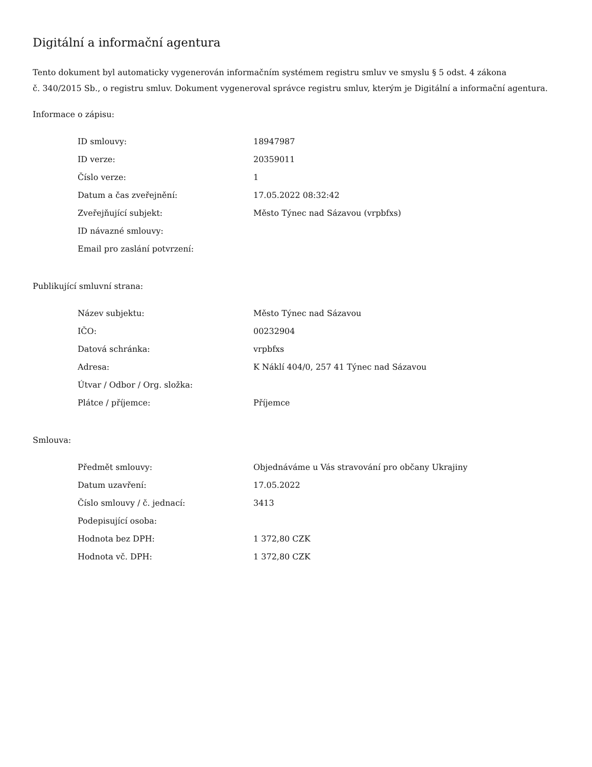Digitální a informační agentura
Tento dokument byl automaticky vygenerován informačním systémem registru smluv ve smyslu § 5 odst. 4 zákona
č. 340/2015 Sb., o registru smluv. Dokument vygeneroval správce registru smluv, kterým je Digitální a informační agentura.
Informace o zápisu:
| ID smlouvy: | 18947987 |
| ID verze: | 20359011 |
| Číslo verze: | 1 |
| Datum a čas zveřejnění: | 17.05.2022 08:32:42 |
| Zveřejňující subjekt: | Město Týnec nad Sázavou (vrpbfxs) |
| ID návazné smlouvy: | |
| Email pro zaslání potvrzení: | |
Publikující smluvní strana:
| Název subjektu: | Město Týnec nad Sázavou |
| IČO: | 00232904 |
| Datová schránka: | vrpbfxs |
| Adresa: | K Náklí 404/0, 257 41 Týnec nad Sázavou |
| Útvar / Odbor / Org. složka: | |
| Plátce / příjemce: | Příjemce |
Smlouva:
| Předmět smlouvy: | Objednáváme u Vás stravování pro občany Ukrajiny |
| Datum uzavření: | 17.05.2022 |
| Číslo smlouvy / č. jednací: | 3413 |
| Podepisující osoba: | |
| Hodnota bez DPH: | 1 372,80 CZK |
| Hodnota vč. DPH: | 1 372,80 CZK |